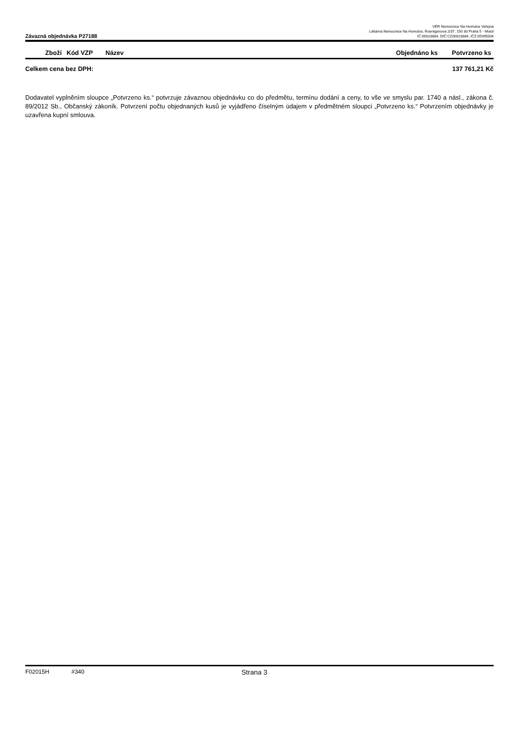Závazná objednávka P27188
VER Nemocnice Na Homolce Veřejná
Lékárna Nemocnice Na Homolce, Roentgenova 2/37, 150 30 Praha 5 - Motol
IČ:00023884, DIČ:CZ00023884, IČZ:05995004
| Zboží | Kód VZP | Název | Objednáno ks | Potvrzeno ks |
| --- | --- | --- | --- | --- |
Celkem cena bez DPH: 137 761,21 Kč
Dodavatel vyplněním sloupce „Potvrzeno ks.“ potvrzuje závaznou objednávku co do předmětu, termínu dodání a ceny, to vše ve smyslu par. 1740 a násl., zákona č. 89/2012 Sb., Občanský zákoník. Potvrzení počtu objednaných kusů je vyjádřeno číselným údajem v předmětném sloupci „Potvrzeno ks.“ Potvrzením objednávky je uzavřena kupní smlouva.
F02015H #340 Strana 3